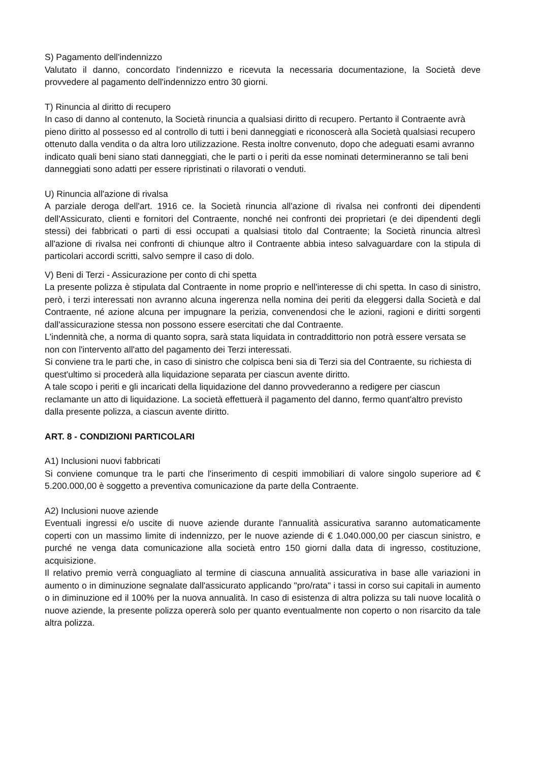S) Pagamento dell'indennizzo
Valutato il danno, concordato l'indennizzo e ricevuta la necessaria documentazione, la Società deve provvedere al pagamento dell'indennizzo entro 30 giorni.
T) Rinuncia al diritto di recupero
In caso di danno al contenuto, la Società rinuncia a qualsiasi diritto di recupero. Pertanto il Contraente avrà pieno diritto al possesso ed al controllo di tutti i beni danneggiati e riconoscerà alla Società qualsiasi recupero ottenuto dalla vendita o da altra loro utilizzazione. Resta inoltre convenuto, dopo che adeguati esami avranno indicato quali beni siano stati danneggiati, che le parti o i periti da esse nominati determineranno se tali beni danneggiati sono adatti per essere ripristinati o rilavorati o venduti.
U) Rinuncia all'azione di rivalsa
A parziale deroga dell'art. 1916 ce. la Società rinuncia all'azione dì rivalsa nei confronti dei dipendenti dell'Assicurato, clienti e fornitori del Contraente, nonché nei confronti dei proprietari (e dei dipendenti degli stessi) dei fabbricati o parti di essi occupati a qualsiasi titolo dal Contraente; la Società rinuncia altresì all'azione di rivalsa nei confronti di chiunque altro il Contraente abbia inteso salvaguardare con la stipula di particolari accordi scritti, salvo sempre il caso di dolo.
V) Beni di Terzi - Assicurazione per conto di chi spetta
La presente polizza è stipulata dal Contraente in nome proprio e nell'interesse di chi spetta. In caso di sinistro, però, i terzi interessati non avranno alcuna ingerenza nella nomina dei periti da eleggersi dalla Società e dal Contraente, né azione alcuna per impugnare la perizia, convenendosi che le azioni, ragioni e diritti sorgenti dall'assicurazione stessa non possono essere esercitati che dal Contraente.
L'indennità che, a norma di quanto sopra, sarà stata liquidata in contraddittorio non potrà essere versata se non con l'intervento all'atto del pagamento dei Terzi interessati.
Si conviene tra le parti che, in caso di sinistro che colpisca beni sia di Terzi sia del Contraente, su richiesta di quest'ultimo si procederà alla liquidazione separata per ciascun avente diritto.
A tale scopo i periti e gli incaricati della liquidazione del danno provvederanno a redigere per ciascun reclamante un atto di liquidazione. La società effettuerà il pagamento del danno, fermo quant'altro previsto dalla presente polizza, a ciascun avente diritto.
ART. 8 - CONDIZIONI PARTICOLARI
A1) Inclusioni nuovi fabbricati
Si conviene comunque tra le parti che l'inserimento di cespiti immobiliari di valore singolo superiore ad € 5.200.000,00 è soggetto a preventiva comunicazione da parte della Contraente.
A2) Inclusioni nuove aziende
Eventuali ingressi e/o uscite di nuove aziende durante l'annualità assicurativa saranno automaticamente coperti con un massimo limite di indennizzo, per le nuove aziende di € 1.040.000,00 per ciascun sinistro, e purché ne venga data comunicazione alla società entro 150 giorni dalla data di ingresso, costituzione, acquisizione.
Il relativo premio verrà conguagliato al termine di ciascuna annualità assicurativa in base alle variazioni in aumento o in diminuzione segnalate dall'assicurato applicando "pro/rata" i tassi in corso sui capitali in aumento o in diminuzione ed il 100% per la nuova annualità. In caso di esistenza di altra polizza su tali nuove località o nuove aziende, la presente polizza opererà solo per quanto eventualmente non coperto o non risarcito da tale altra polizza.